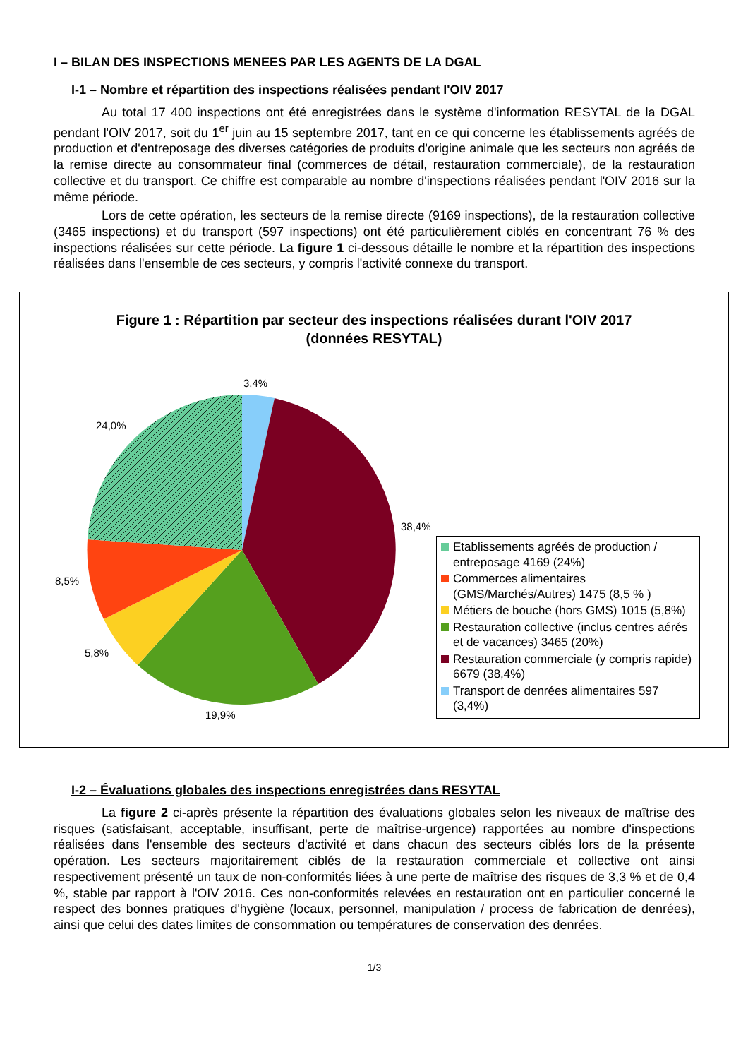I – BILAN DES INSPECTIONS MENEES PAR LES AGENTS DE LA DGAL
I-1 – Nombre et répartition des inspections réalisées pendant l'OIV 2017
Au total 17 400 inspections ont été enregistrées dans le système d'information RESYTAL de la DGAL pendant l'OIV 2017, soit du 1<sup>er</sup> juin au 15 septembre 2017, tant en ce qui concerne les établissements agréés de production et d'entreposage des diverses catégories de produits d'origine animale que les secteurs non agréés de la remise directe au consommateur final (commerces de détail, restauration commerciale), de la restauration collective et du transport. Ce chiffre est comparable au nombre d'inspections réalisées pendant l'OIV 2016 sur la même période.
Lors de cette opération, les secteurs de la remise directe (9169 inspections), de la restauration collective (3465 inspections) et du transport (597 inspections) ont été particulièrement ciblés en concentrant 76 % des inspections réalisées sur cette période. La figure 1 ci-dessous détaille le nombre et la répartition des inspections réalisées dans l'ensemble de ces secteurs, y compris l'activité connexe du transport.
Figure 1 : Répartition par secteur des inspections réalisées durant l'OIV 2017
(données RESYTAL)
3,4%
24,0%
38,4%
8,5%
5,8%
19,9%
Etablissements agréés de production / entreposage 4169 (24%)
Commerces alimentaires (GMS/Marchés/Autres) 1475 (8,5 % )
Métiers de bouche (hors GMS) 1015 (5,8%)
Restauration collective (inclus centres aérés et de vacances) 3465 (20%)
Restauration commerciale (y compris rapide) 6679 (38,4%)
Transport de denrées alimentaires 597 (3,4%)
I-2 – Évaluations globales des inspections enregistrées dans RESYTAL
La figure 2 ci-après présente la répartition des évaluations globales selon les niveaux de maîtrise des risques (satisfaisant, acceptable, insuffisant, perte de maîtrise-urgence) rapportées au nombre d'inspections réalisées dans l'ensemble des secteurs d'activité et dans chacun des secteurs ciblés lors de la présente opération. Les secteurs majoritairement ciblés de la restauration commerciale et collective ont ainsi respectivement présenté un taux de non-conformités liées à une perte de maîtrise des risques de 3,3 % et de 0,4 %, stable par rapport à l'OIV 2016. Ces non-conformités relevées en restauration ont en particulier concerné le respect des bonnes pratiques d'hygiène (locaux, personnel, manipulation / process de fabrication de denrées), ainsi que celui des dates limites de consommation ou températures de conservation des denrées.
1/3